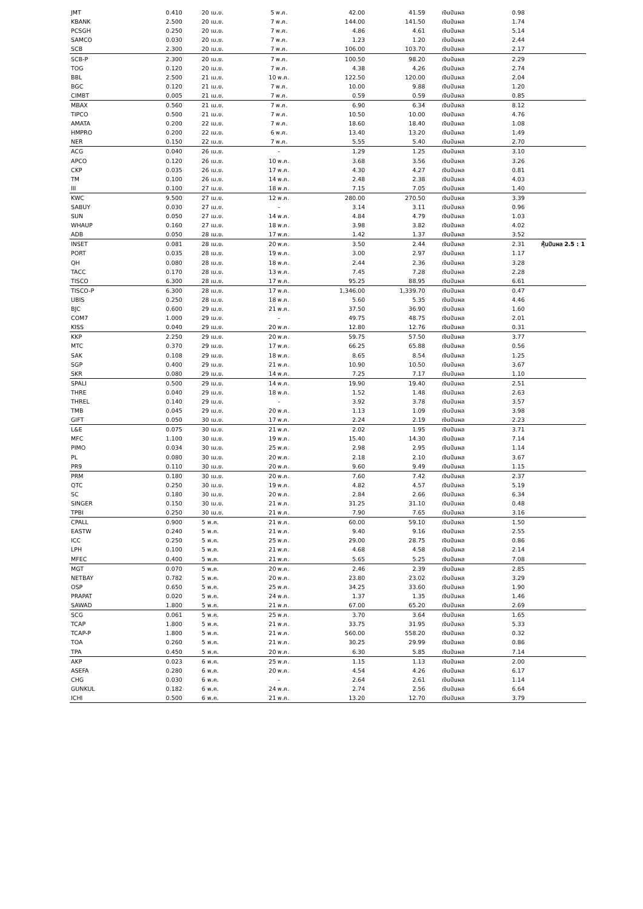| JMT | 0.410 | 20 เม.ย. | 5 พ.ค. | 42.00 | 41.59 | เงินปันผล | 0.98 | |
| KBANK | 2.500 | 20 เม.ย. | 7 พ.ค. | 144.00 | 141.50 | เงินปันผล | 1.74 | |
| PCSGH | 0.250 | 20 เม.ย. | 7 พ.ค. | 4.86 | 4.61 | เงินปันผล | 5.14 | |
| SAMCO | 0.030 | 20 เม.ย. | 7 พ.ค. | 1.23 | 1.20 | เงินปันผล | 2.44 | |
| SCB | 2.300 | 20 เม.ย. | 7 พ.ค. | 106.00 | 103.70 | เงินปันผล | 2.17 | |
| SCB-P | 2.300 | 20 เม.ย. | 7 พ.ค. | 100.50 | 98.20 | เงินปันผล | 2.29 | |
| TOG | 0.120 | 20 เม.ย. | 7 พ.ค. | 4.38 | 4.26 | เงินปันผล | 2.74 | |
| BBL | 2.500 | 21 เม.ย. | 10 พ.ค. | 122.50 | 120.00 | เงินปันผล | 2.04 | |
| BGC | 0.120 | 21 เม.ย. | 7 พ.ค. | 10.00 | 9.88 | เงินปันผล | 1.20 | |
| CIMBT | 0.005 | 21 เม.ย. | 7 พ.ค. | 0.59 | 0.59 | เงินปันผล | 0.85 | |
| MBAX | 0.560 | 21 เม.ย. | 7 พ.ค. | 6.90 | 6.34 | เงินปันผล | 8.12 | |
| TIPCO | 0.500 | 21 เม.ย. | 7 พ.ค. | 10.50 | 10.00 | เงินปันผล | 4.76 | |
| AMATA | 0.200 | 22 เม.ย. | 7 พ.ค. | 18.60 | 18.40 | เงินปันผล | 1.08 | |
| HMPRO | 0.200 | 22 เม.ย. | 6 พ.ค. | 13.40 | 13.20 | เงินปันผล | 1.49 | |
| NER | 0.150 | 22 เม.ย. | 7 พ.ค. | 5.55 | 5.40 | เงินปันผล | 2.70 | |
| ACG | 0.040 | 26 เม.ย. | - | 1.29 | 1.25 | เงินปันผล | 3.10 | |
| APCO | 0.120 | 26 เม.ย. | 10 พ.ค. | 3.68 | 3.56 | เงินปันผล | 3.26 | |
| CKP | 0.035 | 26 เม.ย. | 17 พ.ค. | 4.30 | 4.27 | เงินปันผล | 0.81 | |
| TM | 0.100 | 26 เม.ย. | 14 พ.ค. | 2.48 | 2.38 | เงินปันผล | 4.03 | |
| III | 0.100 | 27 เม.ย. | 18 พ.ค. | 7.15 | 7.05 | เงินปันผล | 1.40 | |
| KWC | 9.500 | 27 เม.ย. | 12 พ.ค. | 280.00 | 270.50 | เงินปันผล | 3.39 | |
| SABUY | 0.030 | 27 เม.ย. | - | 3.14 | 3.11 | เงินปันผล | 0.96 | |
| SUN | 0.050 | 27 เม.ย. | 14 พ.ค. | 4.84 | 4.79 | เงินปันผล | 1.03 | |
| WHAUP | 0.160 | 27 เม.ย. | 18 พ.ค. | 3.98 | 3.82 | เงินปันผล | 4.02 | |
| ADB | 0.050 | 28 เม.ย. | 17 พ.ค. | 1.42 | 1.37 | เงินปันผล | 3.52 | |
| INSET | 0.081 | 28 เม.ย. | 20 พ.ค. | 3.50 | 2.44 | เงินปันผล | 2.31 | หุ้นปันผล 2.5 : 1 |
| PORT | 0.035 | 28 เม.ย. | 19 พ.ค. | 3.00 | 2.97 | เงินปันผล | 1.17 | |
| QH | 0.080 | 28 เม.ย. | 18 พ.ค. | 2.44 | 2.36 | เงินปันผล | 3.28 | |
| TACC | 0.170 | 28 เม.ย. | 13 พ.ค. | 7.45 | 7.28 | เงินปันผล | 2.28 | |
| TISCO | 6.300 | 28 เม.ย. | 17 พ.ค. | 95.25 | 88.95 | เงินปันผล | 6.61 | |
| TISCO-P | 6.300 | 28 เม.ย. | 17 พ.ค. | 1,346.00 | 1,339.70 | เงินปันผล | 0.47 | |
| UBIS | 0.250 | 28 เม.ย. | 18 พ.ค. | 5.60 | 5.35 | เงินปันผล | 4.46 | |
| BJC | 0.600 | 29 เม.ย. | 21 พ.ค. | 37.50 | 36.90 | เงินปันผล | 1.60 | |
| COM7 | 1.000 | 29 เม.ย. | - | 49.75 | 48.75 | เงินปันผล | 2.01 | |
| KISS | 0.040 | 29 เม.ย. | 20 พ.ค. | 12.80 | 12.76 | เงินปันผล | 0.31 | |
| KKP | 2.250 | 29 เม.ย. | 20 พ.ค. | 59.75 | 57.50 | เงินปันผล | 3.77 | |
| MTC | 0.370 | 29 เม.ย. | 17 พ.ค. | 66.25 | 65.88 | เงินปันผล | 0.56 | |
| SAK | 0.108 | 29 เม.ย. | 18 พ.ค. | 8.65 | 8.54 | เงินปันผล | 1.25 | |
| SGP | 0.400 | 29 เม.ย. | 21 พ.ค. | 10.90 | 10.50 | เงินปันผล | 3.67 | |
| SKR | 0.080 | 29 เม.ย. | 14 พ.ค. | 7.25 | 7.17 | เงินปันผล | 1.10 | |
| SPALI | 0.500 | 29 เม.ย. | 14 พ.ค. | 19.90 | 19.40 | เงินปันผล | 2.51 | |
| THRE | 0.040 | 29 เม.ย. | 18 พ.ค. | 1.52 | 1.48 | เงินปันผล | 2.63 | |
| THREL | 0.140 | 29 เม.ย. | - | 3.92 | 3.78 | เงินปันผล | 3.57 | |
| TMB | 0.045 | 29 เม.ย. | 20 พ.ค. | 1.13 | 1.09 | เงินปันผล | 3.98 | |
| GIFT | 0.050 | 30 เม.ย. | 17 พ.ค. | 2.24 | 2.19 | เงินปันผล | 2.23 | |
| L&E | 0.075 | 30 เม.ย. | 21 พ.ค. | 2.02 | 1.95 | เงินปันผล | 3.71 | |
| MFC | 1.100 | 30 เม.ย. | 19 พ.ค. | 15.40 | 14.30 | เงินปันผล | 7.14 | |
| PIMO | 0.034 | 30 เม.ย. | 25 พ.ค. | 2.98 | 2.95 | เงินปันผล | 1.14 | |
| PL | 0.080 | 30 เม.ย. | 20 พ.ค. | 2.18 | 2.10 | เงินปันผล | 3.67 | |
| PR9 | 0.110 | 30 เม.ย. | 20 พ.ค. | 9.60 | 9.49 | เงินปันผล | 1.15 | |
| PRM | 0.180 | 30 เม.ย. | 20 พ.ค. | 7.60 | 7.42 | เงินปันผล | 2.37 | |
| QTC | 0.250 | 30 เม.ย. | 19 พ.ค. | 4.82 | 4.57 | เงินปันผล | 5.19 | |
| SC | 0.180 | 30 เม.ย. | 20 พ.ค. | 2.84 | 2.66 | เงินปันผล | 6.34 | |
| SINGER | 0.150 | 30 เม.ย. | 21 พ.ค. | 31.25 | 31.10 | เงินปันผล | 0.48 | |
| TPBI | 0.250 | 30 เม.ย. | 21 พ.ค. | 7.90 | 7.65 | เงินปันผล | 3.16 | |
| CPALL | 0.900 | 5 พ.ค. | 21 พ.ค. | 60.00 | 59.10 | เงินปันผล | 1.50 | |
| EASTW | 0.240 | 5 พ.ค. | 21 พ.ค. | 9.40 | 9.16 | เงินปันผล | 2.55 | |
| ICC | 0.250 | 5 พ.ค. | 25 พ.ค. | 29.00 | 28.75 | เงินปันผล | 0.86 | |
| LPH | 0.100 | 5 พ.ค. | 21 พ.ค. | 4.68 | 4.58 | เงินปันผล | 2.14 | |
| MFEC | 0.400 | 5 พ.ค. | 21 พ.ค. | 5.65 | 5.25 | เงินปันผล | 7.08 | |
| MGT | 0.070 | 5 พ.ค. | 20 พ.ค. | 2.46 | 2.39 | เงินปันผล | 2.85 | |
| NETBAY | 0.782 | 5 พ.ค. | 20 พ.ค. | 23.80 | 23.02 | เงินปันผล | 3.29 | |
| OSP | 0.650 | 5 พ.ค. | 25 พ.ค. | 34.25 | 33.60 | เงินปันผล | 1.90 | |
| PRAPAT | 0.020 | 5 พ.ค. | 24 พ.ค. | 1.37 | 1.35 | เงินปันผล | 1.46 | |
| SAWAD | 1.800 | 5 พ.ค. | 21 พ.ค. | 67.00 | 65.20 | เงินปันผล | 2.69 | |
| SCG | 0.061 | 5 พ.ค. | 25 พ.ค. | 3.70 | 3.64 | เงินปันผล | 1.65 | |
| TCAP | 1.800 | 5 พ.ค. | 21 พ.ค. | 33.75 | 31.95 | เงินปันผล | 5.33 | |
| TCAP-P | 1.800 | 5 พ.ค. | 21 พ.ค. | 560.00 | 558.20 | เงินปันผล | 0.32 | |
| TOA | 0.260 | 5 พ.ค. | 21 พ.ค. | 30.25 | 29.99 | เงินปันผล | 0.86 | |
| TPA | 0.450 | 5 พ.ค. | 20 พ.ค. | 6.30 | 5.85 | เงินปันผล | 7.14 | |
| AKP | 0.023 | 6 พ.ค. | 25 พ.ค. | 1.15 | 1.13 | เงินปันผล | 2.00 | |
| ASEFA | 0.280 | 6 พ.ค. | 20 พ.ค. | 4.54 | 4.26 | เงินปันผล | 6.17 | |
| CHG | 0.030 | 6 พ.ค. | - | 2.64 | 2.61 | เงินปันผล | 1.14 | |
| GUNKUL | 0.182 | 6 พ.ค. | 24 พ.ค. | 2.74 | 2.56 | เงินปันผล | 6.64 | |
| ICHI | 0.500 | 6 พ.ค. | 21 พ.ค. | 13.20 | 12.70 | เงินปันผล | 3.79 | |